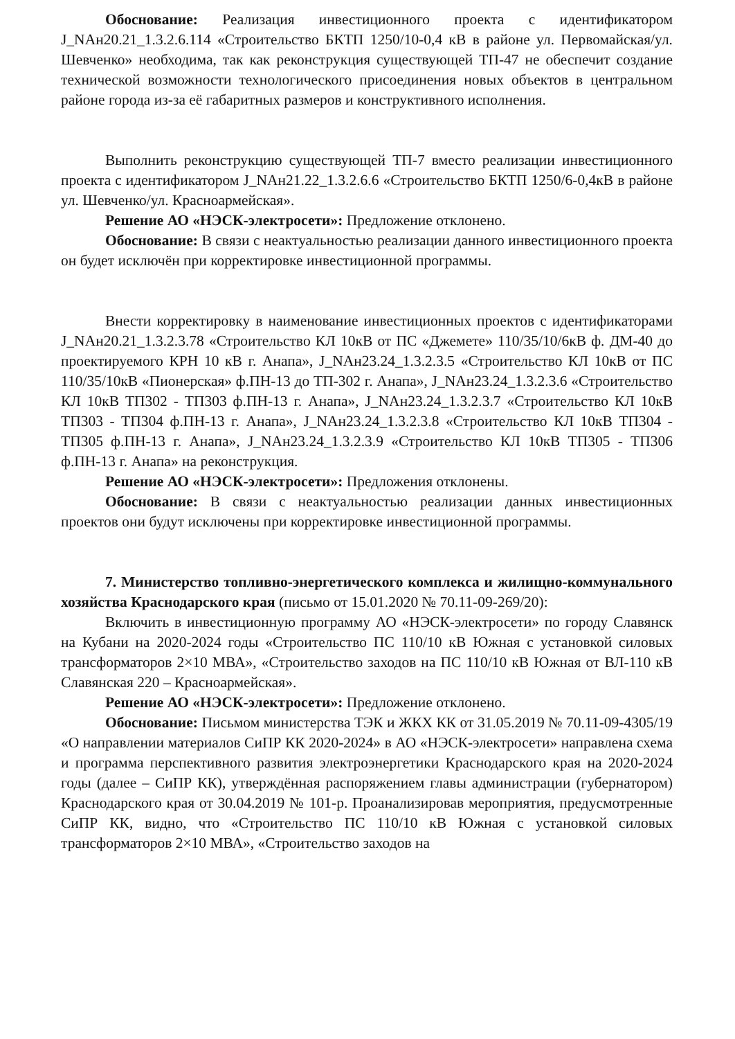Обоснование: Реализация инвестиционного проекта с идентификатором J_NAн20.21_1.3.2.6.114 «Строительство БКТП 1250/10-0,4 кВ в районе ул. Первомайская/ул. Шевченко» необходима, так как реконструкция существующей ТП-47 не обеспечит создание технической возможности технологического присоединения новых объектов в центральном районе города из-за её габаритных размеров и конструктивного исполнения.
Выполнить реконструкцию существующей ТП-7 вместо реализации инвестиционного проекта с идентификатором J_NAн21.22_1.3.2.6.6 «Строительство БКТП 1250/6-0,4кВ в районе ул. Шевченко/ул. Красноармейская».
Решение АО «НЭСК-электросети»: Предложение отклонено.
Обоснование: В связи с неактуальностью реализации данного инвестиционного проекта он будет исключён при корректировке инвестиционной программы.
Внести корректировку в наименование инвестиционных проектов с идентификаторами J_NAн20.21_1.3.2.3.78 «Строительство КЛ 10кВ от ПС «Джемете» 110/35/10/6кВ ф. ДМ-40 до проектируемого КРН 10 кВ г. Анапа», J_NAн23.24_1.3.2.3.5 «Строительство КЛ 10кВ от ПС 110/35/10кВ «Пионерская» ф.ПН-13 до ТП-302 г. Анапа», J_NAн23.24_1.3.2.3.6 «Строительство КЛ 10кВ ТП302 - ТП303 ф.ПН-13 г. Анапа», J_NAн23.24_1.3.2.3.7 «Строительство КЛ 10кВ ТП303 - ТП304 ф.ПН-13 г. Анапа», J_NAн23.24_1.3.2.3.8 «Строительство КЛ 10кВ ТП304 - ТП305 ф.ПН-13 г. Анапа», J_NAн23.24_1.3.2.3.9 «Строительство КЛ 10кВ ТП305 - ТП306 ф.ПН-13 г. Анапа» на реконструкция.
Решение АО «НЭСК-электросети»: Предложения отклонены.
Обоснование: В связи с неактуальностью реализации данных инвестиционных проектов они будут исключены при корректировке инвестиционной программы.
7. Министерство топливно-энергетического комплекса и жилищно-коммунального хозяйства Краснодарского края (письмо от 15.01.2020 № 70.11-09-269/20):
Включить в инвестиционную программу АО «НЭСК-электросети» по городу Славянск на Кубани на 2020-2024 годы «Строительство ПС 110/10 кВ Южная с установкой силовых трансформаторов 2×10 МВА», «Строительство заходов на ПС 110/10 кВ Южная от ВЛ-110 кВ Славянская 220 – Красноармейская».
Решение АО «НЭСК-электросети»: Предложение отклонено.
Обоснование: Письмом министерства ТЭК и ЖКХ КК от 31.05.2019 № 70.11-09-4305/19 «О направлении материалов СиПР КК 2020-2024» в АО «НЭСК-электросети» направлена схема и программа перспективного развития электроэнергетики Краснодарского края на 2020-2024 годы (далее – СиПР КК), утверждённая распоряжением главы администрации (губернатором) Краснодарского края от 30.04.2019 № 101-р. Проанализировав мероприятия, предусмотренные СиПР КК, видно, что «Строительство ПС 110/10 кВ Южная с установкой силовых трансформаторов 2×10 МВА», «Строительство заходов на